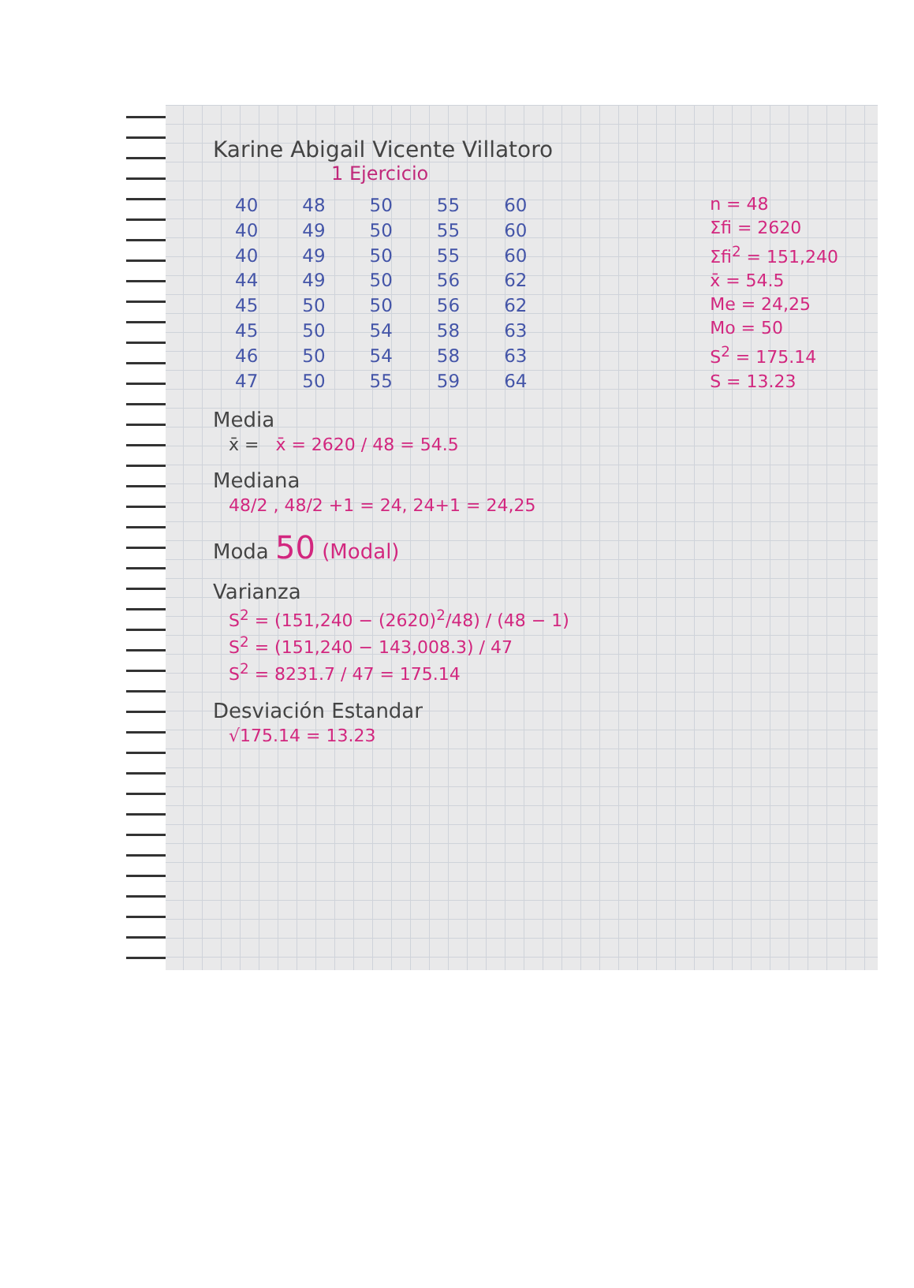Karine Abigail Vicente Villatoro
1 Ejercicio
| 40 | 48 | 50 | 55 | 60 |
| 40 | 49 | 50 | 55 | 60 |
| 40 | 49 | 50 | 55 | 60 |
| 44 | 49 | 50 | 56 | 62 |
| 45 | 50 | 50 | 56 | 62 |
| 45 | 50 | 54 | 58 | 63 |
| 46 | 50 | 54 | 58 | 63 |
| 47 | 50 | 55 | 59 | 64 |
n = 48
Σfi = 2620
Σfi<sup>2</sup> = 151,240
x̄ = 54.5
Me = 24,25
Mo = 50
S<sup>2</sup> = 175.14
S = 13.23
Media
x̄ = x̄ = 2620 / 48 = 54.5
Mediana
48/2 , 48/2 +1 = 24, 24+1 = 24,25
Moda 50 (Modal)
Varianza
S<sup>2</sup> = (151,240 − (2620)<sup>2</sup>/48) / (48 − 1)
S<sup>2</sup> = (151,240 − 143,008.3) / 47
S<sup>2</sup> = 8231.7 / 47 = 175.14
Desviación Estandar
√175.14 = 13.23